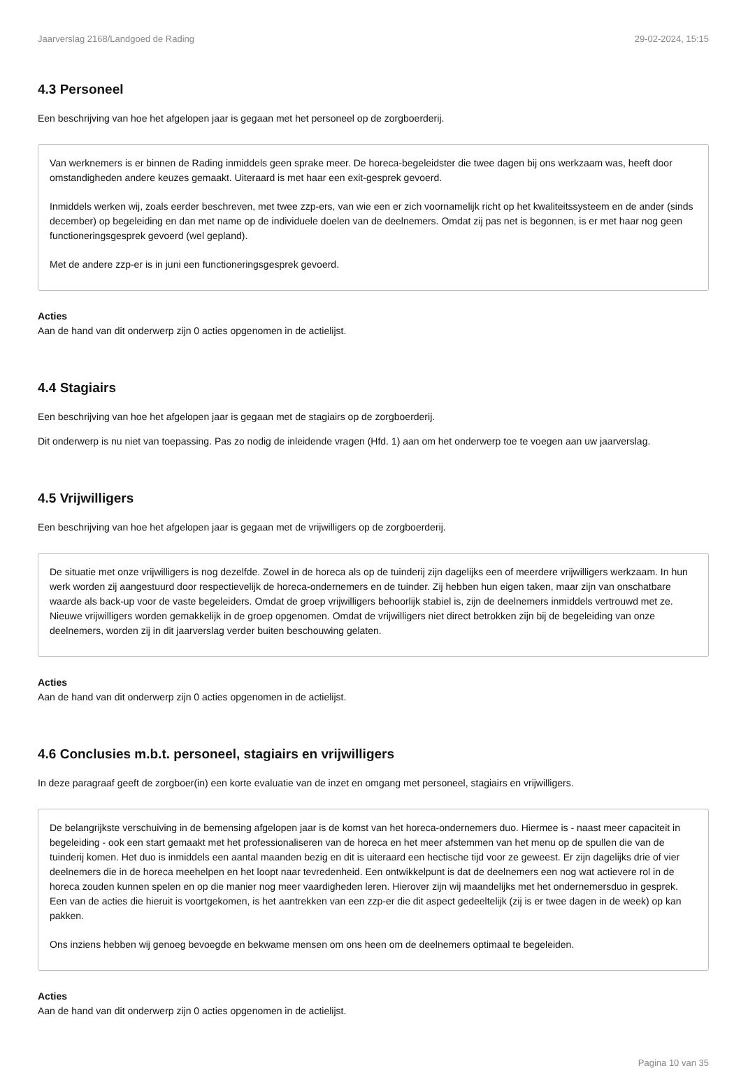Jaarverslag 2168/Landgoed de Rading 29-02-2024, 15:15
4.3 Personeel
Een beschrijving van hoe het afgelopen jaar is gegaan met het personeel op de zorgboerderij.
Van werknemers is er binnen de Rading inmiddels geen sprake meer. De horeca-begeleidster die twee dagen bij ons werkzaam was, heeft door omstandigheden andere keuzes gemaakt. Uiteraard is met haar een exit-gesprek gevoerd.
Inmiddels werken wij, zoals eerder beschreven, met twee zzp-ers, van wie een er zich voornamelijk richt op het kwaliteitssysteem en de ander (sinds december) op begeleiding en dan met name op de individuele doelen van de deelnemers. Omdat zij pas net is begonnen, is er met haar nog geen functioneringsgesprek gevoerd (wel gepland).
Met de andere zzp-er is in juni een functioneringsgesprek gevoerd.
Acties
Aan de hand van dit onderwerp zijn 0 acties opgenomen in de actielijst.
4.4 Stagiairs
Een beschrijving van hoe het afgelopen jaar is gegaan met de stagiairs op de zorgboerderij.
Dit onderwerp is nu niet van toepassing. Pas zo nodig de inleidende vragen (Hfd. 1) aan om het onderwerp toe te voegen aan uw jaarverslag.
4.5 Vrijwilligers
Een beschrijving van hoe het afgelopen jaar is gegaan met de vrijwilligers op de zorgboerderij.
De situatie met onze vrijwilligers is nog dezelfde. Zowel in de horeca als op de tuinderij zijn dagelijks een of meerdere vrijwilligers werkzaam. In hun werk worden zij aangestuurd door respectievelijk de horeca-ondernemers en de tuinder. Zij hebben hun eigen taken, maar zijn van onschatbare waarde als back-up voor de vaste begeleiders. Omdat de groep vrijwilligers behoorlijk stabiel is, zijn de deelnemers inmiddels vertrouwd met ze. Nieuwe vrijwilligers worden gemakkelijk in de groep opgenomen. Omdat de vrijwilligers niet direct betrokken zijn bij de begeleiding van onze deelnemers, worden zij in dit jaarverslag verder buiten beschouwing gelaten.
Acties
Aan de hand van dit onderwerp zijn 0 acties opgenomen in de actielijst.
4.6 Conclusies m.b.t. personeel, stagiairs en vrijwilligers
In deze paragraaf geeft de zorgboer(in) een korte evaluatie van de inzet en omgang met personeel, stagiairs en vrijwilligers.
De belangrijkste verschuiving in de bemensing afgelopen jaar is de komst van het horeca-ondernemers duo. Hiermee is - naast meer capaciteit in begeleiding - ook een start gemaakt met het professionaliseren van de horeca en het meer afstemmen van het menu op de spullen die van de tuinderij komen. Het duo is inmiddels een aantal maanden bezig en dit is uiteraard een hectische tijd voor ze geweest. Er zijn dagelijks drie of vier deelnemers die in de horeca meehelpen en het loopt naar tevredenheid. Een ontwikkelpunt is dat de deelnemers een nog wat actievere rol in de horeca zouden kunnen spelen en op die manier nog meer vaardigheden leren. Hierover zijn wij maandelijks met het ondernemersduo in gesprek. Een van de acties die hieruit is voortgekomen, is het aantrekken van een zzp-er die dit aspect gedeeltelijk (zij is er twee dagen in de week) op kan pakken.
Ons inziens hebben wij genoeg bevoegde en bekwame mensen om ons heen om de deelnemers optimaal te begeleiden.
Acties
Aan de hand van dit onderwerp zijn 0 acties opgenomen in de actielijst.
Pagina 10 van 35